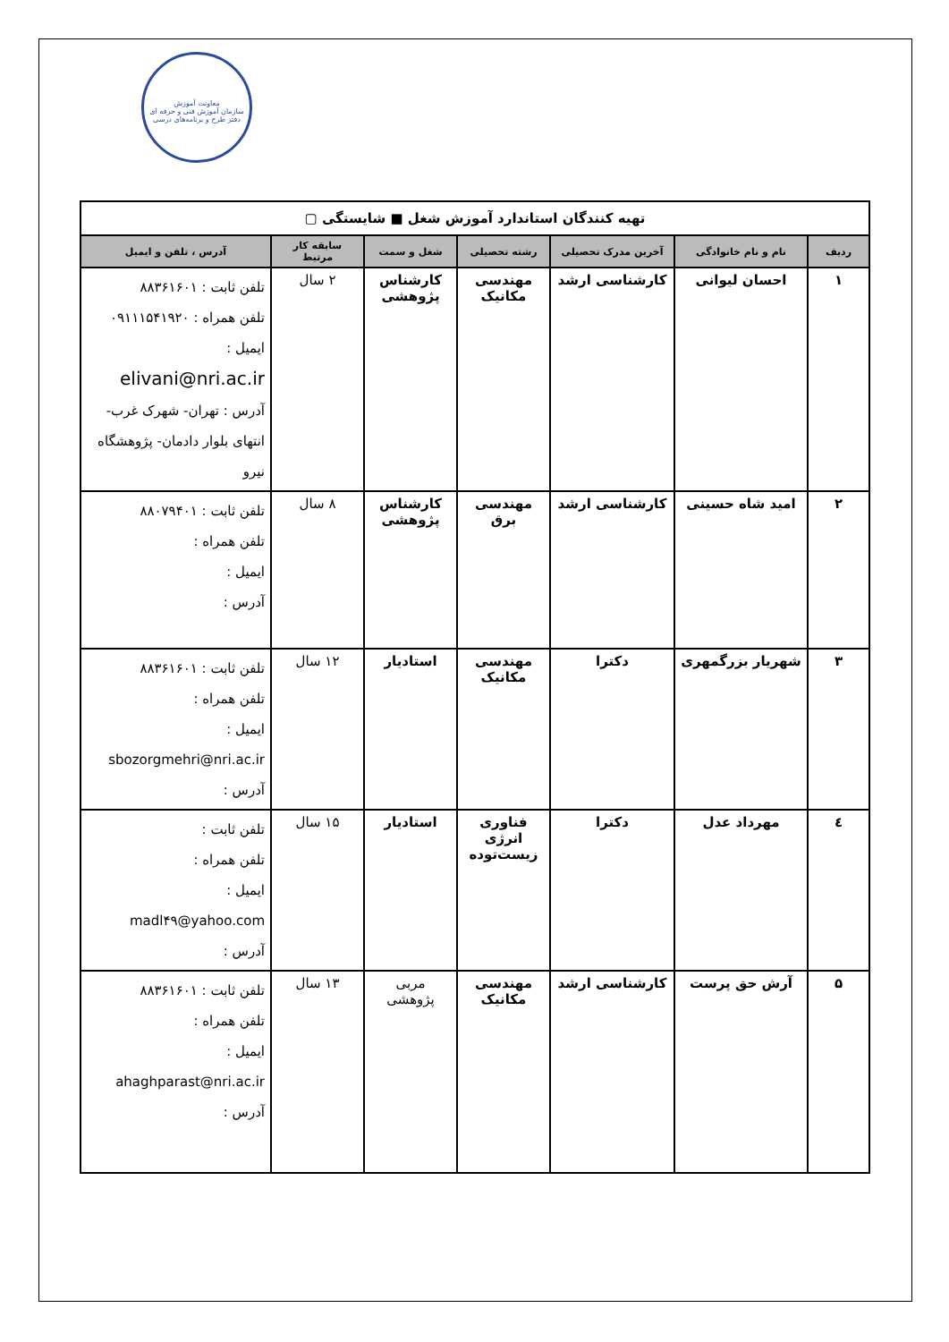معاونت آموزش
سازمان آموزش فنی و حرفه ای
دفتر طرح و برنامه‌های درسی
| تهیه کنندگان استاندارد آموزش شغل ■ شایستگی ▢ | | | | | | |
| --- | --- | --- | --- | --- | --- | --- |
| ردیف | نام و نام خانوادگی | آخرین مدرک تحصیلی | رشته تحصیلی | شغل و سمت | سابقه کار مرتبط | آدرس ، تلفن و ایمیل |
| ۱ | احسان لیوانی | کارشناسی ارشد | مهندسی مکانیک | کارشناس پژوهشی | ۲ سال | تلفن ثابت : ۸۸۳۶۱۶۰۱ تلفن همراه : ۰۹۱۱۱۵۴۱۹۲۰ ایمیل : elivani@nri.ac.ir آدرس : تهران- شهرک غرب- انتهای بلوار دادمان- پژوهشگاه نیرو |
| ۲ | امید شاه حسینی | کارشناسی ارشد | مهندسی برق | کارشناس پژوهشی | ۸ سال | تلفن ثابت : ۸۸۰۷۹۴۰۱ تلفن همراه : ایمیل : آدرس : |
| ۳ | شهریار بزرگمهری | دکترا | مهندسی مکانیک | استادیار | ۱۲ سال | تلفن ثابت : ۸۸۳۶۱۶۰۱ تلفن همراه : ایمیل : sbozorgmehri@nri.ac.ir آدرس : |
| ٤ | مهرداد عدل | دکترا | فناوری انرژی زیست‌توده | استادیار | ۱۵ سال | تلفن ثابت : تلفن همراه : ایمیل : madl۴۹@yahoo.com آدرس : |
| ۵ | آرش حق پرست | کارشناسی ارشد | مهندسی مکانیک | مربی پژوهشی | ۱۳ سال | تلفن ثابت : ۸۸۳۶۱۶۰۱ تلفن همراه : ایمیل : ahaghparast@nri.ac.ir آدرس : |